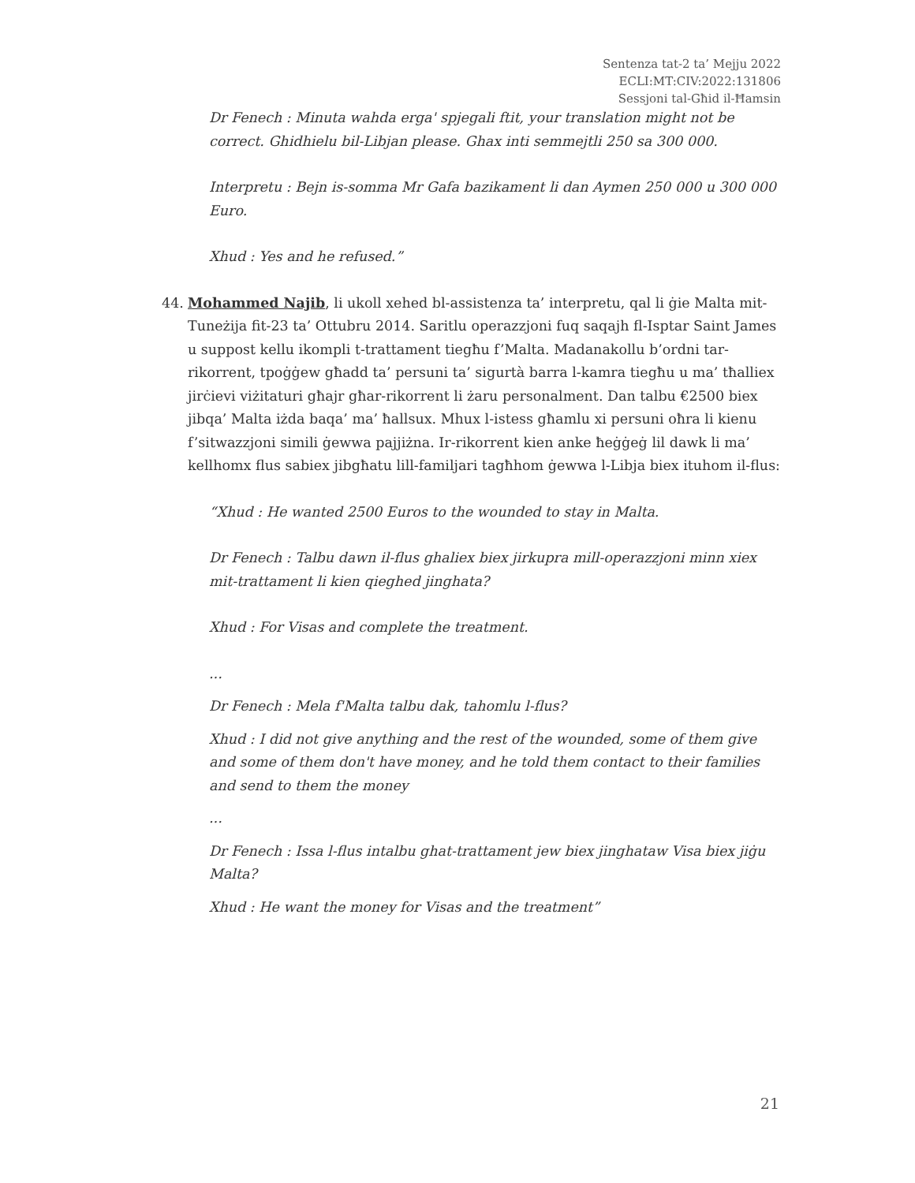Sentenza tat-2 ta’ Mejju 2022
ECLI:MT:CIV:2022:131806
Sessjoni tal-Għid il-Ħamsin
Dr Fenech : Minuta wahda erga' spjegali ftit, your translation might not be correct. Ghidhielu bil-Libjan please. Ghax inti semmejtli 250 sa 300 000.
Interpretu : Bejn is-somma Mr Gafa bazikament li dan Aymen 250 000 u 300 000 Euro.
Xhud : Yes and he refused.”
44. Mohammed Najib, li ukoll xehed bl-assistenza ta’ interpretu, qal li ġie Malta mit-Tuneżija fit-23 ta’ Ottubru 2014. Saritlu operazzjoni fuq saqajh fl-Isptar Saint James u suppost kellu ikompli t-trattament tiegħu f’Malta. Madanakollu b’ordni tar-rikorrent, tpoġġew għadd ta’ persuni ta’ sigurtà barra l-kamra tiegħu u ma’ tħalliex jirċievi viżitaturi għajr għar-rikorrent li żaru personalment. Dan talbu €2500 biex jibqa’ Malta iżda baqa’ ma’ ħallsux. Mhux l-istess għamlu xi persuni oħra li kienu f’sitwazzjoni simili ġewwa pajjiżna. Ir-rikorrent kien anke ħeġġeġ lil dawk li ma’ kellhomx flus sabiex jibgħatu lill-familjari tagħhom ġewwa l-Libja biex ituhom il-flus:
“Xhud : He wanted 2500 Euros to the wounded to stay in Malta.
Dr Fenech : Talbu dawn il-flus ghaliex biex jirkupra mill-operazzjoni minn xiex mit-trattament li kien qieghed jinghata?
Xhud : For Visas and complete the treatment.
...
Dr Fenech : Mela f'Malta talbu dak, tahomlu l-flus?
Xhud : I did not give anything and the rest of the wounded, some of them give and some of them don't have money, and he told them contact to their families and send to them the money
...
Dr Fenech : Issa l-flus intalbu ghat-trattament jew biex jinghataw Visa biex jiġu Malta?
Xhud : He want the money for Visas and the treatment”
21